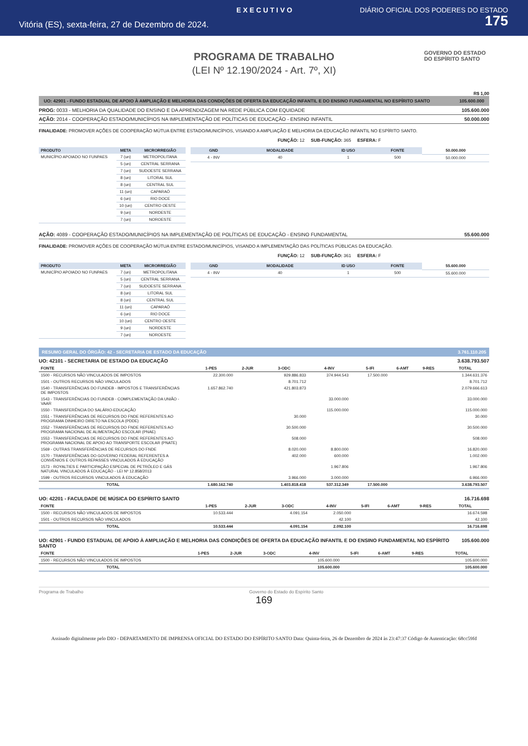E X E C U T I V O DIÁRIO OFICIAL DOS PODERES DO ESTADO
Vitória (ES), sexta-feira, 27 de Dezembro de 2024. 175
GOVERNO DO ESTADO
DO ESPÍRITO SANTO
PROGRAMA DE TRABALHO
(LEI Nº 12.190/2024 - Art. 7º, XI)
R$ 1,00
UO: 42901 - FUNDO ESTADUAL DE APOIO À AMPLIAÇÃO E MELHORIA DAS CONDIÇÕES DE OFERTA DA EDUCAÇÃO INFANTIL E DO ENSINO FUNDAMENTAL NO ESPÍRITO SANTO 105.600.000
PROG: 0033 - MELHORIA DA QUALIDADE DO ENSINO E DA APRENDIZAGEM NA REDE PÚBLICA COM EQUIDADE 105.600.000
AÇÃO: 2014 - COOPERAÇÃO ESTADO/MUNICÍPIOS NA IMPLEMENTAÇÃO DE POLÍTICAS DE EDUCAÇÃO - ENSINO INFANTIL 50.000.000
FINALIDADE: PROMOVER AÇÕES DE COOPERAÇÃO MÚTUA ENTRE ESTADO/MUNICÍPIOS, VISANDO A AMPLIAÇÃO E MELHORIA DA EDUCAÇÃO INFANTIL NO ESPÍRITO SANTO.
FUNÇÃO: 12 SUB-FUNÇÃO: 365 ESFERA: F
| PRODUTO | META | MICRORREGIÃO |
| --- | --- | --- |
| MUNICÍPIO APOIADO NO FUNPAES | 7 (un) | METROPOLITANA |
| | 5 (un) | CENTRAL SERRANA |
| | 7 (un) | SUDOESTE SERRANA |
| | 8 (un) | LITORAL SUL |
| | 8 (un) | CENTRAL SUL |
| | 11 (un) | CAPARAÓ |
| | 6 (un) | RIO DOCE |
| | 10 (un) | CENTRO OESTE |
| | 9 (un) | NORDESTE |
| | 7 (un) | NOROESTE |
| GND | MODALIDADE | ID USO | FONTE | 50.000.000 |
| 4 - INV | 40 | 1 | 500 | 50.000.000 |
AÇÃO: 4089 - COOPERAÇÃO ESTADO/MUNICÍPIOS NA IMPLEMENTAÇÃO DE POLÍTICAS DE EDUCAÇÃO - ENSINO FUNDAMENTAL 55.600.000
FINALIDADE: PROMOVER AÇÕES DE COOPERAÇÃO MÚTUA ENTRE ESTADO/MUNICÍPIOS, VISANDO A IMPLEMENTAÇÃO DAS POLÍTICAS PÚBLICAS DA EDUCAÇÃO.
FUNÇÃO: 12 SUB-FUNÇÃO: 361 ESFERA: F
| PRODUTO | META | MICRORREGIÃO |
| --- | --- | --- |
| MUNICÍPIO APOIADO NO FUNPAES | 7 (un) | METROPOLITANA |
| | 5 (un) | CENTRAL SERRANA |
| | 7 (un) | SUDOESTE SERRANA |
| | 8 (un) | LITORAL SUL |
| | 8 (un) | CENTRAL SUL |
| | 11 (un) | CAPARAÓ |
| | 6 (un) | RIO DOCE |
| | 10 (un) | CENTRO OESTE |
| | 9 (un) | NORDESTE |
| | 7 (un) | NOROESTE |
| GND | MODALIDADE | ID USO | FONTE | 55.600.000 |
| 4 - INV | 40 | 1 | 500 | 55.600.000 |
RESUMO GERAL DO ÓRGÃO: 42 - SECRETARIA DE ESTADO DA EDUCAÇÃO 3.761.110.205
UO: 42101 - SECRETARIA DE ESTADO DA EDUCAÇÃO 3.638.793.507
| FONTE | 1-PES | 2-JUR | 3-ODC | 4-INV | 5-IFI | 6-AMT | 9-RES | TOTAL |
| --- | --- | --- | --- | --- | --- | --- | --- | --- |
| 1500 - RECURSOS NÃO VINCULADOS DE IMPOSTOS | 22.300.000 | | 929.886.833 | 374.944.543 | 17.500.000 | | | 1.344.631.376 |
| 1501 - OUTROS RECURSOS NÃO VINCULADOS | | | 8.701.712 | | | | | 8.701.712 |
| 1540 - TRANSFERÊNCIAS DO FUNDEB - IMPOSTOS E TRANSFERÊNCIAS DE IMPOSTOS | 1.657.862.740 | | 421.803.873 | | | | | 2.079.666.613 |
| 1543 - TRANSFERÊNCIAS DO FUNDEB - COMPLEMENTAÇÃO DA UNIÃO - VAAR | | | | 33.000.000 | | | | 33.000.000 |
| 1550 - TRANSFERÊNCIA DO SALÁRIO-EDUCAÇÃO | | | | 115.000.000 | | | | 115.000.000 |
| 1551 - TRANSFERÊNCIAS DE RECURSOS DO FNDE REFERENTES AO PROGRAMA DINHEIRO DIRETO NA ESCOLA (PDDE) | | | 30.000 | | | | | 30.000 |
| 1552 - TRANSFERÊNCIAS DE RECURSOS DO FNDE REFERENTES AO PROGRAMA NACIONAL DE ALIMENTAÇÃO ESCOLAR (PNAE) | | | 30.500.000 | | | | | 30.500.000 |
| 1553 - TRANSFERÊNCIAS DE RECURSOS DO FNDE REFERENTES AO PROGRAMA NACIONAL DE APOIO AO TRANSPORTE ESCOLAR (PNATE) | | | 508.000 | | | | | 508.000 |
| 1569 - OUTRAS TRANSFERÊNCIAS DE RECURSOS DO FNDE | | | 8.020.000 | 8.800.000 | | | | 16.820.000 |
| 1570 - TRANSFERÊNCIAS DO GOVERNO FEDERAL REFERENTES A CONVÊNIOS E OUTROS REPASSES VINCULADOS À EDUCAÇÃO | | | 402.000 | 600.000 | | | | 1.002.000 |
| 1573 - ROYALTIES E PARTICIPAÇÃO ESPECIAL DE PETRÓLEO E GÁS NATURAL VINCULADOS À EDUCAÇÃO - LEI Nº 12.858/2013 | | | | 1.967.806 | | | | 1.967.806 |
| 1599 - OUTROS RECURSOS VINCULADOS À EDUCAÇÃO | | | 3.966.000 | 3.000.000 | | | | 6.966.000 |
| TOTAL | 1.680.162.740 | | 1.403.818.418 | 537.312.349 | 17.500.000 | | | 3.638.793.507 |
UO: 42201 - FACULDADE DE MÚSICA DO ESPÍRITO SANTO 16.716.698
| FONTE | 1-PES | 2-JUR | 3-ODC | 4-INV | 5-IFI | 6-AMT | 9-RES | TOTAL |
| --- | --- | --- | --- | --- | --- | --- | --- | --- |
| 1500 - RECURSOS NÃO VINCULADOS DE IMPOSTOS | 10.533.444 | | 4.091.154 | 2.050.000 | | | | 16.674.598 |
| 1501 - OUTROS RECURSOS NÃO VINCULADOS | | | | 42.100 | | | | 42.100 |
| TOTAL | 10.533.444 | | 4.091.154 | 2.092.100 | | | | 16.716.698 |
UO: 42901 - FUNDO ESTADUAL DE APOIO À AMPLIAÇÃO E MELHORIA DAS CONDIÇÕES DE OFERTA DA EDUCAÇÃO INFANTIL E DO ENSINO FUNDAMENTAL NO ESPÍRITO SANTO 105.600.000
| FONTE | 1-PES | 2-JUR | 3-ODC | 4-INV | 5-IFI | 6-AMT | 9-RES | TOTAL |
| --- | --- | --- | --- | --- | --- | --- | --- | --- |
| 1500 - RECURSOS NÃO VINCULADOS DE IMPOSTOS | | | | 105.600.000 | | | | 105.600.000 |
| TOTAL | | | | 105.600.000 | | | | 105.600.000 |
Programa de Trabalho Governo do Estado do Espírito Santo
169
Assinado digitalmente pelo DIO - DEPARTAMENTO DE IMPRENSA OFICIAL DO ESTADO DO ESPÍRITO SANTO Data: Quinta-feira, 26 de Dezembro de 2024 às 23:47:37 Código de Autenticação: 68cc59fd